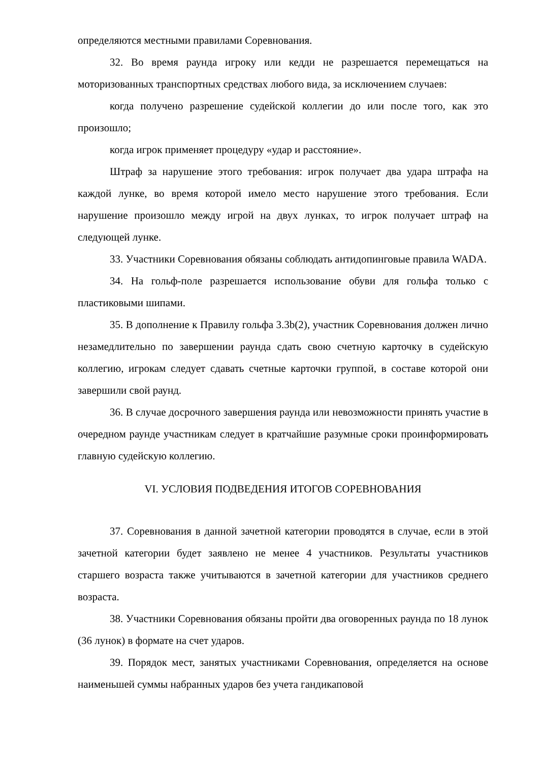определяются местными правилами Соревнования.
32. Во время раунда игроку или кедди не разрешается перемещаться на моторизованных транспортных средствах любого вида, за исключением случаев:
когда получено разрешение судейской коллегии до или после того, как это произошло;
когда игрок применяет процедуру «удар и расстояние».
Штраф за нарушение этого требования: игрок получает два удара штрафа на каждой лунке, во время которой имело место нарушение этого требования. Если нарушение произошло между игрой на двух лунках, то игрок получает штраф на следующей лунке.
33. Участники Соревнования обязаны соблюдать антидопинговые правила WADA.
34. На гольф-поле разрешается использование обуви для гольфа только с пластиковыми шипами.
35. В дополнение к Правилу гольфа 3.3b(2), участник Соревнования должен лично незамедлительно по завершении раунда сдать свою счетную карточку в судейскую коллегию, игрокам следует сдавать счетные карточки группой, в составе которой они завершили свой раунд.
36. В случае досрочного завершения раунда или невозможности принять участие в очередном раунде участникам следует в кратчайшие разумные сроки проинформировать главную судейскую коллегию.
VI. УСЛОВИЯ ПОДВЕДЕНИЯ ИТОГОВ СОРЕВНОВАНИЯ
37. Соревнования в данной зачетной категории проводятся в случае, если в этой зачетной категории будет заявлено не менее 4 участников. Результаты участников старшего возраста также учитываются в зачетной категории для участников среднего возраста.
38. Участники Соревнования обязаны пройти два оговоренных раунда по 18 лунок (36 лунок) в формате на счет ударов.
39. Порядок мест, занятых участниками Соревнования, определяется на основе наименьшей суммы набранных ударов без учета гандикаповой